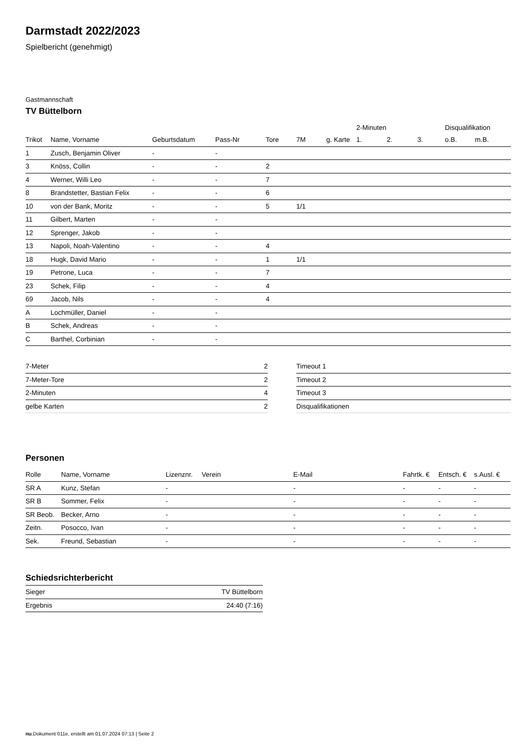Darmstadt 2022/2023
Spielbericht (genehmigt)
Gastmannschaft
TV Büttelborn
| | | | | | | | 2-Minuten | | | Disqualifikation | |
| --- | --- | --- | --- | --- | --- | --- | --- | --- | --- | --- | --- |
| Trikot | Name, Vorname | Geburtsdatum | Pass-Nr | Tore | 7M | g. Karte | 1. | 2. | 3. | o.B. | m.B. |
| 1 | Zusch, Benjamin Oliver | - | - | | | | | | | | |
| 3 | Knöss, Collin | - | - | 2 | | | | | | | |
| 4 | Werner, Willi Leo | - | - | 7 | | | | | | | |
| 8 | Brandstetter, Bastian Felix | - | - | 6 | | | | | | | |
| 10 | von der Bank, Moritz | - | - | 5 | 1/1 | | | | | | |
| 11 | Gilbert, Marten | - | - | | | | | | | | |
| 12 | Sprenger, Jakob | - | - | | | | | | | | |
| 13 | Napoli, Noah-Valentino | - | - | 4 | | | | | | | |
| 18 | Hugk, David Mario | - | - | 1 | 1/1 | | | | | | |
| 19 | Petrone, Luca | - | - | 7 | | | | | | | |
| 23 | Schek, Filip | - | - | 4 | | | | | | | |
| 69 | Jacob, Nils | - | - | 4 | | | | | | | |
| A | Lochmüller, Daniel | - | - | | | | | | | | |
| B | Schek, Andreas | - | - | | | | | | | | |
| C | Barthel, Corbinian | - | - | | | | | | | | |
| 7-Meter | 2 |
| 7-Meter-Tore | 2 |
| 2-Minuten | 4 |
| gelbe Karten | 2 |
| Timeout 1 |
| Timeout 2 |
| Timeout 3 |
| Disqualifikationen |
Personen
| Rolle | Name, Vorname | Lizenznr. | Verein | E-Mail | Fahrtk. € | Entsch. € | s.Ausl. € |
| --- | --- | --- | --- | --- | --- | --- | --- |
| SR A | Kunz, Stefan | - | | - | - | - | - |
| SR B | Sommer, Felix | - | | - | - | - | - |
| SR Beob. | Becker, Arno | - | | - | - | - | - |
| Zeitn. | Posocco, Ivan | - | | - | - | - | - |
| Sek. | Freund, Sebastian | - | | - | - | - | - |
Schiedsrichterbericht
| Sieger | TV Büttelborn |
| Ergebnis | 24:40 (7:16) |
nu.Dokument 011e, erstellt am 01.07.2024 07:13 | Seite 2